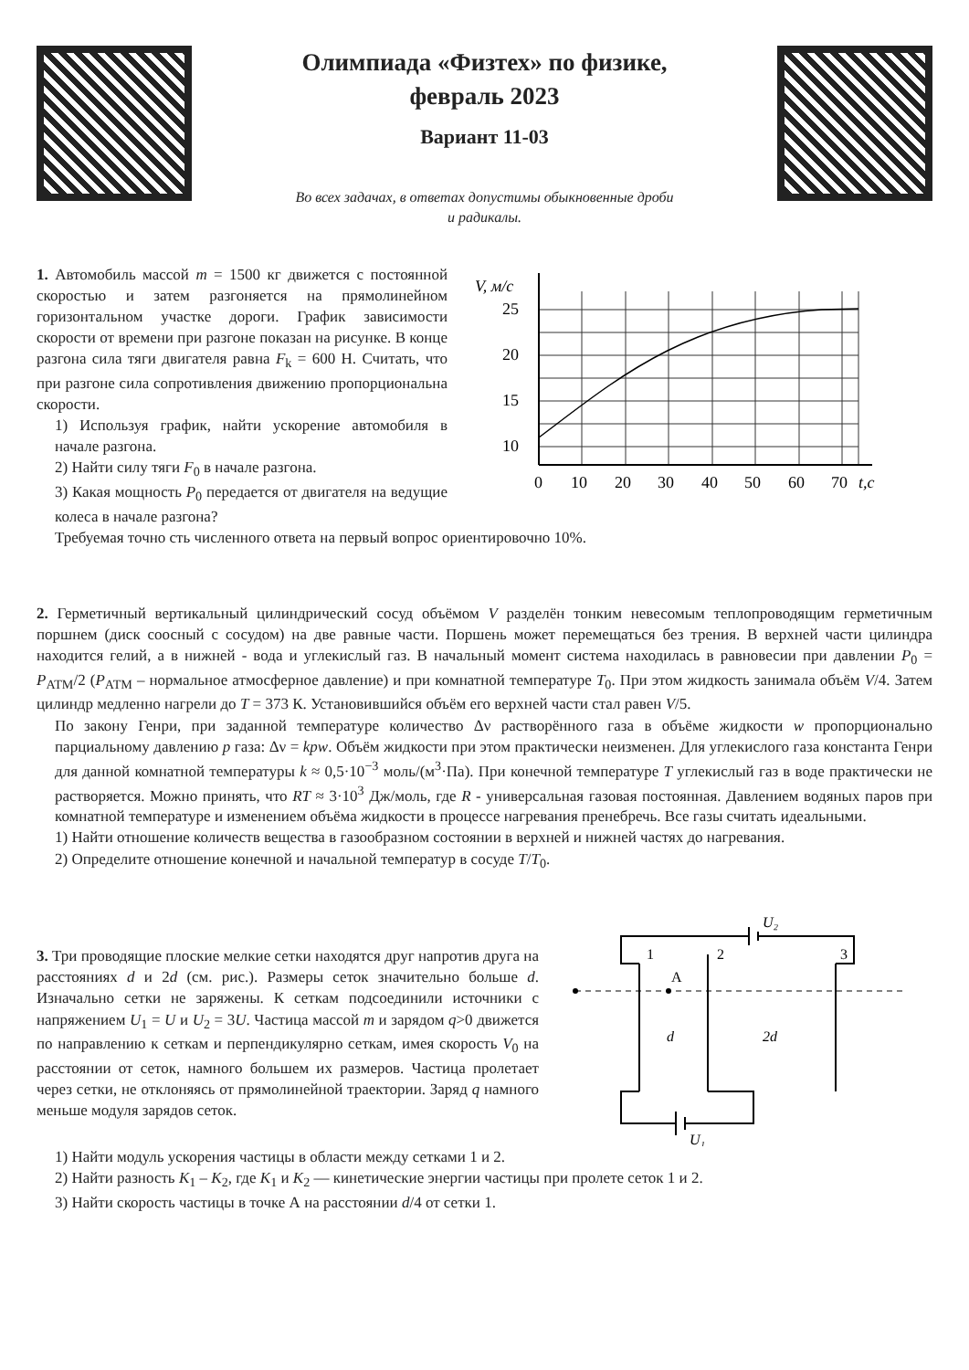Олимпиада «Физтех» по физике,
февраль 2023
Вариант 11-03
Во всех задачах, в ответах допустимы обыкновенные дроби
и радикалы.
1. Автомобиль массой m = 1500 кг движется с постоянной скоростью и затем разгоняется на прямолинейном горизонтальном участке дороги. График зависимости скорости от времени при разгоне показан на рисунке. В конце разгона сила тяги двигателя равна F<sub>k</sub> = 600 Н. Считать, что при разгоне сила сопротивления движению пропорциональна скорости.
1) Используя график, найти ускорение автомобиля в начале разгона.
2) Найти силу тяги F<sub>0</sub> в начале разгона.
3) Какая мощность P<sub>0</sub> передается от двигателя на ведущие колеса в начале разгона?
V, м/с
25
20
15
10
0
10
20
30
40
50
60
70
t,с
Требуемая точно сть численного ответа на первый вопрос ориентировочно 10%.
2. Герметичный вертикальный цилиндрический сосуд объёмом V разделён тонким невесомым теплопроводящим герметичным поршнем (диск соосный с сосудом) на две равные части. Поршень может перемещаться без трения. В верхней части цилиндра находится гелий, а в нижней - вода и углекислый газ. В начальный момент система находилась в равновесии при давлении P<sub>0</sub> = P<sub>АТМ</sub>/2 (P<sub>АТМ</sub> – нормальное атмосферное давление) и при комнатной температуре T<sub>0</sub>. При этом жидкость занимала объём V/4. Затем цилиндр медленно нагрели до T = 373 К. Установившийся объём его верхней части стал равен V/5.
По закону Генри, при заданной температуре количество Δν растворённого газа в объёме жидкости w пропорционально парциальному давлению p газа: Δν = kpw. Объём жидкости при этом практически неизменен. Для углекислого газа константа Генри для данной комнатной температуры k ≈ 0,5·10<sup>−3</sup> моль/(м<sup>3</sup>·Па). При конечной температуре T углекислый газ в воде практически не растворяется. Можно принять, что RT ≈ 3·10<sup>3</sup> Дж/моль, где R - универсальная газовая постоянная. Давлением водяных паров при комнатной температуре и изменением объёма жидкости в процессе нагревания пренебречь. Все газы считать идеальными.
1) Найти отношение количеств вещества в газообразном состоянии в верхней и нижней частях до нагревания.
2) Определите отношение конечной и начальной температур в сосуде T/T<sub>0</sub>.
3. Три проводящие плоские мелкие сетки находятся друг напротив друга на расстояниях d и 2d (см. рис.). Размеры сеток значительно больше d. Изначально сетки не заряжены. К сеткам подсоединили источники с напряжением U<sub>1</sub> = U и U<sub>2</sub> = 3U. Частица массой m и зарядом q>0 движется по направлению к сеткам и перпендикулярно сеткам, имея скорость V<sub>0</sub> на расстоянии от сеток, намного большем их размеров. Частица пролетает через сетки, не отклоняясь от прямолинейной траектории. Заряд q намного меньше модуля зарядов сеток.
1
2
3
A
d
2d
U₂
U₁
1) Найти модуль ускорения частицы в области между сетками 1 и 2.
2) Найти разность K<sub>1</sub> – K<sub>2</sub>, где K<sub>1</sub> и K<sub>2</sub> — кинетические энергии частицы при пролете сеток 1 и 2.
3) Найти скорость частицы в точке А на расстоянии d/4 от сетки 1.